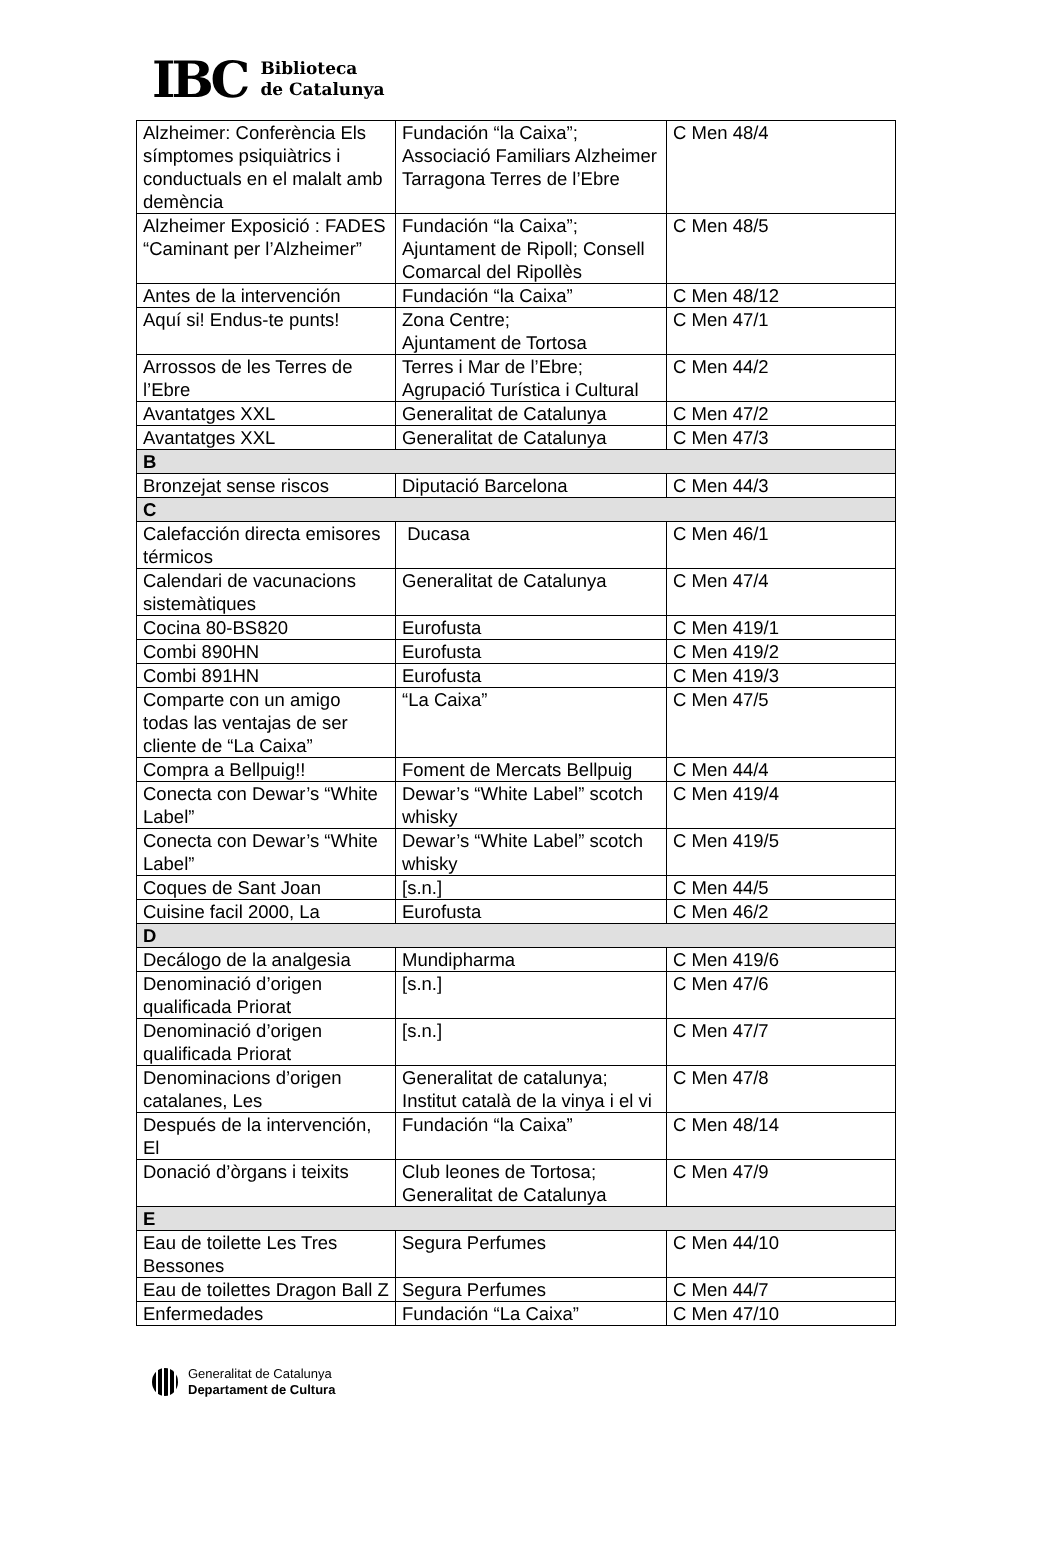IBC
Biblioteca
de Catalunya
| Alzheimer: Conferència Els símptomes psiquiàtrics i conductuals en el malalt amb demència | Fundación “la Caixa”; Associació Familiars Alzheimer Tarragona Terres de l’Ebre | C Men 48/4 |
| Alzheimer Exposició : FADES “Caminant per l’Alzheimer” | Fundación “la Caixa”; Ajuntament de Ripoll; Consell Comarcal del Ripollès | C Men 48/5 |
| Antes de la intervención | Fundación “la Caixa” | C Men 48/12 |
| Aquí si! Endus-te punts! | Zona Centre; Ajuntament de Tortosa | C Men 47/1 |
| Arrossos de les Terres de l’Ebre | Terres i Mar de l’Ebre; Agrupació Turística i Cultural | C Men 44/2 |
| Avantatges XXL | Generalitat de Catalunya | C Men 47/2 |
| Avantatges XXL | Generalitat de Catalunya | C Men 47/3 |
| B | | |
| Bronzejat sense riscos | Diputació Barcelona | C Men 44/3 |
| C | | |
| Calefacción directa emisores térmicos | Ducasa | C Men 46/1 |
| Calendari de vacunacions sistemàtiques | Generalitat de Catalunya | C Men 47/4 |
| Cocina 80-BS820 | Eurofusta | C Men 419/1 |
| Combi 890HN | Eurofusta | C Men 419/2 |
| Combi 891HN | Eurofusta | C Men 419/3 |
| Comparte con un amigo todas las ventajas de ser cliente de “La Caixa” | “La Caixa” | C Men 47/5 |
| Compra a Bellpuig!! | Foment de Mercats Bellpuig | C Men 44/4 |
| Conecta con Dewar’s “White Label” | Dewar’s “White Label” scotch whisky | C Men 419/4 |
| Conecta con Dewar’s “White Label” | Dewar’s “White Label” scotch whisky | C Men 419/5 |
| Coques de Sant Joan | [s.n.] | C Men 44/5 |
| Cuisine facil 2000, La | Eurofusta | C Men 46/2 |
| D | | |
| Decálogo de la analgesia | Mundipharma | C Men 419/6 |
| Denominació d’origen qualificada Priorat | [s.n.] | C Men 47/6 |
| Denominació d’origen qualificada Priorat | [s.n.] | C Men 47/7 |
| Denominacions d’origen catalanes, Les | Generalitat de catalunya; Institut català de la vinya i el vi | C Men 47/8 |
| Después de la intervención, El | Fundación “la Caixa” | C Men 48/14 |
| Donació d’òrgans i teixits | Club leones de Tortosa; Generalitat de Catalunya | C Men 47/9 |
| E | | |
| Eau de toilette Les Tres Bessones | Segura Perfumes | C Men 44/10 |
| Eau de toilettes Dragon Ball Z | Segura Perfumes | C Men 44/7 |
| Enfermedades | Fundación “La Caixa” | C Men 47/10 |
Generalitat de Catalunya
Departament de Cultura